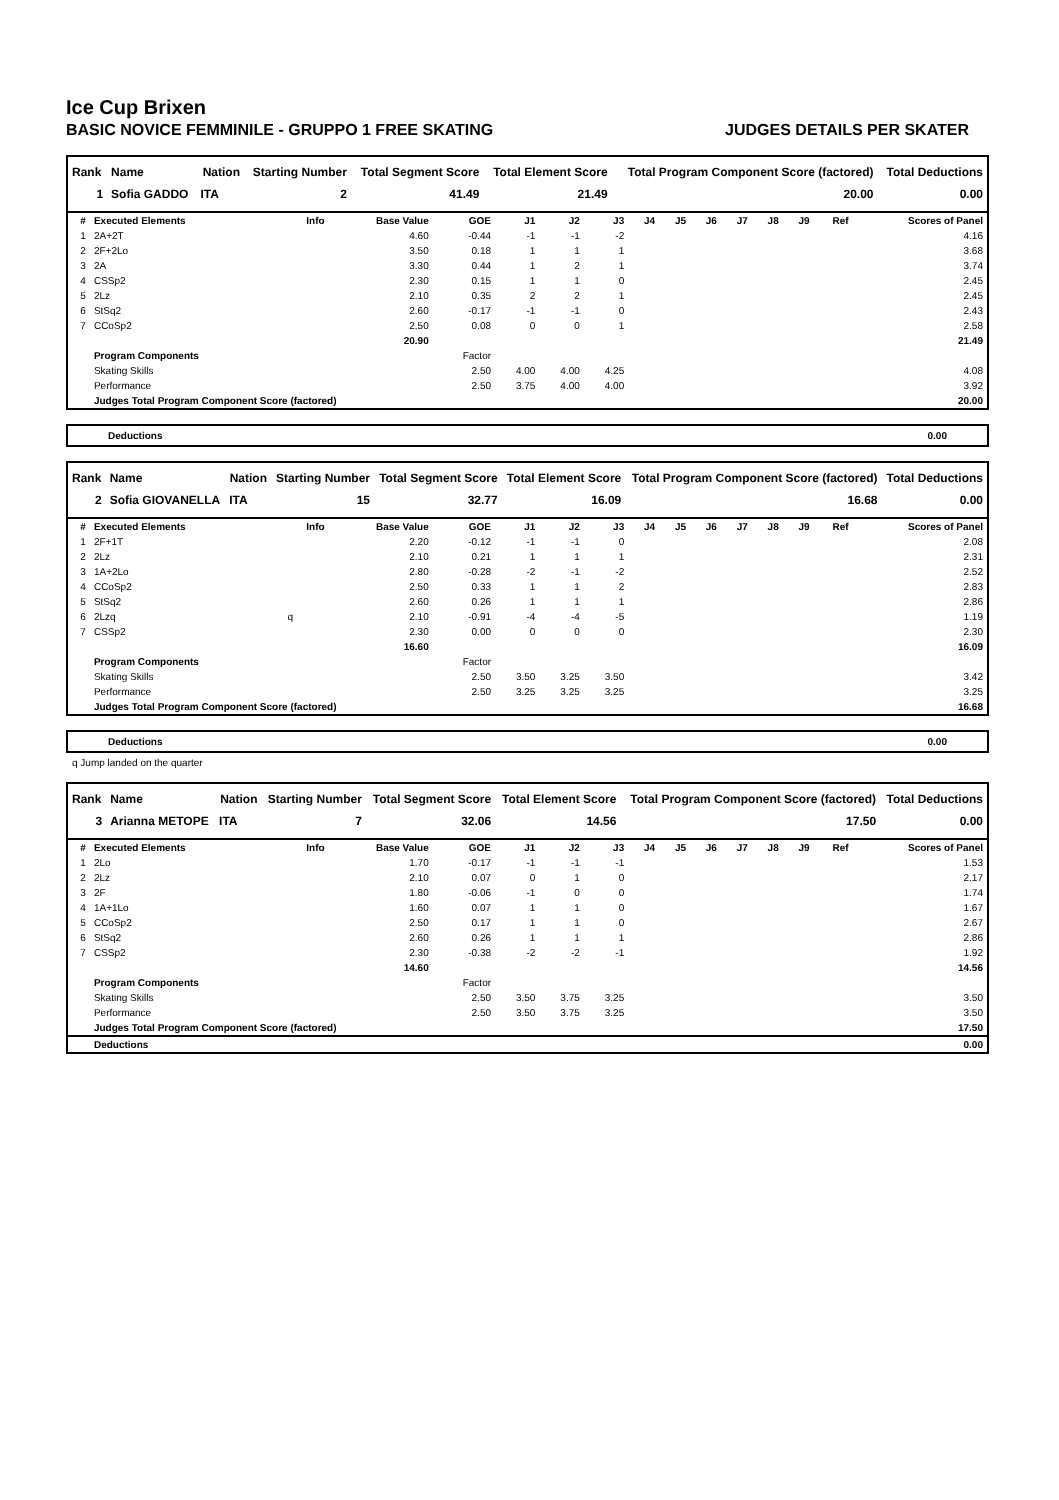Ice Cup Brixen
BASIC NOVICE FEMMINILE - GRUPPO 1 FREE SKATING JUDGES DETAILS PER SKATER
| Rank | Name | Nation | Starting Number | Total Segment Score | Total Element Score | Total Program Component Score (factored) | Total Deductions |
| --- | --- | --- | --- | --- | --- | --- | --- |
| 1 | Sofia GADDO | ITA | 2 | 41.49 | 21.49 | 20.00 | 0.00 |
| # | Executed Elements | Info | Base Value | GOE | J1 | J2 | J3 | J4 | J5 | J6 | J7 | J8 | J9 | Ref | Scores of Panel |
| --- | --- | --- | --- | --- | --- | --- | --- | --- | --- | --- | --- | --- | --- | --- | --- |
| 1 | 2A+2T | | 4.60 | -0.44 | -1 | -1 | -2 | | | | | | | | 4.16 |
| 2 | 2F+2Lo | | 3.50 | 0.18 | 1 | 1 | 1 | | | | | | | | 3.68 |
| 3 | 2A | | 3.30 | 0.44 | 1 | 2 | 1 | | | | | | | | 3.74 |
| 4 | CSSp2 | | 2.30 | 0.15 | 1 | 1 | 0 | | | | | | | | 2.45 |
| 5 | 2Lz | | 2.10 | 0.35 | 2 | 2 | 1 | | | | | | | | 2.45 |
| 6 | StSq2 | | 2.60 | -0.17 | -1 | -1 | 0 | | | | | | | | 2.43 |
| 7 | CCoSp2 | | 2.50 | 0.08 | 0 | 0 | 1 | | | | | | | | 2.58 |
| | | | 20.90 | | | | | | | | | | | | 21.49 |
| | Program Components | | | Factor | | | | | | | | | | | |
| | Skating Skills | | | 2.50 | 4.00 | 4.00 | 4.25 | | | | | | | | 4.08 |
| | Performance | | | 2.50 | 3.75 | 4.00 | 4.00 | | | | | | | | 3.92 |
| | Judges Total Program Component Score (factored) | | | | | | | | | | | | | | 20.00 |
Deductions 0.00
| Rank | Name | Nation | Starting Number | Total Segment Score | Total Element Score | Total Program Component Score (factored) | Total Deductions |
| --- | --- | --- | --- | --- | --- | --- | --- |
| 2 | Sofia GIOVANELLA | ITA | 15 | 32.77 | 16.09 | 16.68 | 0.00 |
| # | Executed Elements | Info | Base Value | GOE | J1 | J2 | J3 | J4 | J5 | J6 | J7 | J8 | J9 | Ref | Scores of Panel |
| --- | --- | --- | --- | --- | --- | --- | --- | --- | --- | --- | --- | --- | --- | --- | --- |
| 1 | 2F+1T | | 2.20 | -0.12 | -1 | -1 | 0 | | | | | | | | 2.08 |
| 2 | 2Lz | | 2.10 | 0.21 | 1 | 1 | 1 | | | | | | | | 2.31 |
| 3 | 1A+2Lo | | 2.80 | -0.28 | -2 | -1 | -2 | | | | | | | | 2.52 |
| 4 | CCoSp2 | | 2.50 | 0.33 | 1 | 1 | 2 | | | | | | | | 2.83 |
| 5 | StSq2 | | 2.60 | 0.26 | 1 | 1 | 1 | | | | | | | | 2.86 |
| 6 | 2Lzq | q | 2.10 | -0.91 | -4 | -4 | -5 | | | | | | | | 1.19 |
| 7 | CSSp2 | | 2.30 | 0.00 | 0 | 0 | 0 | | | | | | | | 2.30 |
| | | | 16.60 | | | | | | | | | | | | 16.09 |
| | Program Components | | | Factor | | | | | | | | | | | |
| | Skating Skills | | | 2.50 | 3.50 | 3.25 | 3.50 | | | | | | | | 3.42 |
| | Performance | | | 2.50 | 3.25 | 3.25 | 3.25 | | | | | | | | 3.25 |
| | Judges Total Program Component Score (factored) | | | | | | | | | | | | | | 16.68 |
Deductions 0.00
q Jump landed on the quarter
| Rank | Name | Nation | Starting Number | Total Segment Score | Total Element Score | Total Program Component Score (factored) | Total Deductions |
| --- | --- | --- | --- | --- | --- | --- | --- |
| 3 | Arianna METOPE | ITA | 7 | 32.06 | 14.56 | 17.50 | 0.00 |
| # | Executed Elements | Info | Base Value | GOE | J1 | J2 | J3 | J4 | J5 | J6 | J7 | J8 | J9 | Ref | Scores of Panel |
| --- | --- | --- | --- | --- | --- | --- | --- | --- | --- | --- | --- | --- | --- | --- | --- |
| 1 | 2Lo | | 1.70 | -0.17 | -1 | -1 | -1 | | | | | | | | 1.53 |
| 2 | 2Lz | | 2.10 | 0.07 | 0 | 1 | 0 | | | | | | | | 2.17 |
| 3 | 2F | | 1.80 | -0.06 | -1 | 0 | 0 | | | | | | | | 1.74 |
| 4 | 1A+1Lo | | 1.60 | 0.07 | 1 | 1 | 0 | | | | | | | | 1.67 |
| 5 | CCoSp2 | | 2.50 | 0.17 | 1 | 1 | 0 | | | | | | | | 2.67 |
| 6 | StSq2 | | 2.60 | 0.26 | 1 | 1 | 1 | | | | | | | | 2.86 |
| 7 | CSSp2 | | 2.30 | -0.38 | -2 | -2 | -1 | | | | | | | | 1.92 |
| | | | 14.60 | | | | | | | | | | | | 14.56 |
| | Program Components | | | Factor | | | | | | | | | | | |
| | Skating Skills | | | 2.50 | 3.50 | 3.75 | 3.25 | | | | | | | | 3.50 |
| | Performance | | | 2.50 | 3.50 | 3.75 | 3.25 | | | | | | | | 3.50 |
| | Judges Total Program Component Score (factored) | | | | | | | | | | | | | | 17.50 |
| | Deductions | | | | | | | | | | | | | | 0.00 |